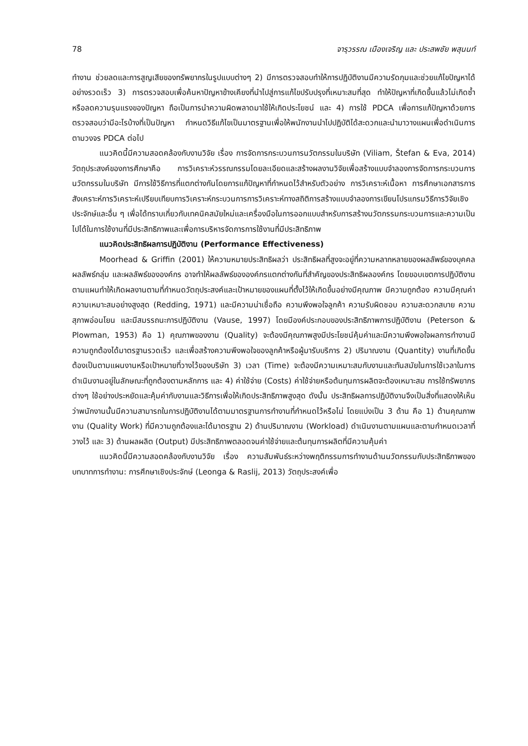78 จารุวรรณ เมืองเจริญ และ ประสพชัย พสุนนท์
ทำงาน ช่วยลดและการสูญเสียของทรัพยากรในรูปแบบต่างๆ 2) มีการตรวจสอบทำให้การปฏิบัติงานมีความรัดกุมและช่วยแก้ไขปัญหาได้อย่างรวดเร็ว 3) การตรวจสอบเพื่อค้นหาปัญหาข้างเคียงที่นำไปสู่การแก้ไขปรับปรุงที่เหมาะสมที่สุด ทำให้ปัญหาที่เกิดขึ้นแล้วไม่เกิดซ้ำหรือลดความรุนแรงของปัญหา ถือเป็นการนำความผิดพลาดมาใช้ให้เกิดประโยชน์ และ 4) การใช้ PDCA เพื่อการแก้ปัญหาด้วยการตรวจสอบว่ามีอะไรบ้างที่เป็นปัญหา กำหนดวิธีแก้ไขเป็นมาตรฐานเพื่อให้พนักงานนำไปปฏิบัติได้สะดวกและนำมาวางแผนเพื่อดำเนินการตามวงจร PDCA ต่อไป
แนวคิดนี้มีความสอดคล้องกับงานวิจัย เรื่อง การจัดการกระบวนการนวัตกรรมในบริษัท (Viliam, Štefan & Eva, 2014) วัตถุประสงค์ของการศึกษาคือ การวิเคราะห์วรรณกรรมโดยละเอียดและสร้างผลงานวิจัยเพื่อสร้างแบบจำลองการจัดการกระบวนการนวัตกรรมในบริษัท มีการใช้วิธีการที่แตกต่างกันโดยการแก้ปัญหาที่กำหนดไว้สำหรับตัวอย่าง การวิเคราะห์เนื้อหา การศึกษาเอกสารการสังเคราะห์การวิเคราะห์เปรียบเทียบการวิเคราะห์กระบวนการการวิเคราะห์ทางสถิติการสร้างแบบจำลองการเขียนโปรแกรมวิธีการวิจัยเชิงประจักษ์และอื่น ๆ เพื่อได้ทราบเกี่ยวกับเทคนิคสมัยใหม่และเครื่องมือในการออกแบบสำหรับการสร้างนวัตกรรมกระบวนการและความเป็นไปได้ในการใช้งานที่มีประสิทธิภาพและเพื่อการบริหารจัดการการใช้งานที่มีประสิทธิภาพ
แนวคิดประสิทธิผลการปฏิบัติงาน (Performance Effectiveness)
Moorhead & Griffin (2001) ให้ความหมายประสิทธิผลว่า ประสิทธิผลที่สูงจะอยู่ที่ความหลากหลายของผลลัพธ์ของบุคคล ผลลัพธ์กลุ่ม และผลลัพธ์ขององค์กร อาจทำให้ผลลัพธ์ขององค์กรแตกต่างกันที่สำคัญของประสิทธิผลองค์กร โดยขอบเขตการปฏิบัติงานตามแผนทำให้เกิดผลงานตามที่กำหนดวัตถุประสงค์และเป้าหมายของแผนที่ตั้งไว้ให้เกิดขึ้นอย่างมีคุณภาพ มีความถูกต้อง ความมีคุณค่า ความเหมาะสมอย่างสูงสุด (Redding, 1971) และมีความน่าเชื่อถือ ความพึงพอใจลูกค้า ความรับผิดชอบ ความสะดวกสบาย ความสุภาพอ่อนโยน และมีสมรรถนะการปฏิบัติงาน (Vause, 1997) โดยมีองค์ประกอบของประสิทธิภาพการปฏิบัติงาน (Peterson & Plowman, 1953) คือ 1) คุณภาพของงาน (Quality) จะต้องมีคุณภาพสูงมีประโยชน์คุ้มค่าและมีความพึงพอใจผลการทำงานมีความถูกต้องได้มาตรฐานรวดเร็ว และเพื่อสร้างความพึงพอใจของลูกค้าหรือผู้มารับบริการ 2) ปริมาณงาน (Quantity) งานที่เกิดขึ้นต้องเป็นตามแผนงานหรือเป้าหมายที่วางไว้ของบริษัท 3) เวลา (Time) จะต้องมีความเหมาะสมกับงานและทันสมัยในการใช้เวลาในการดำเนินงานอยู่ในลักษณะที่ถูกต้องตามหลักการ และ 4) ค่าใช้จ่าย (Costs) ค่าใช้จ่ายหรือต้นทุนการผลิตจะต้องเหมาะสม การใช้ทรัพยากรต่างๆ ใช้อย่างประหยัดและคุ้มค่ากับงานและวิธีการเพื่อให้เกิดประสิทธิภาพสูงสุด ดังนั้น ประสิทธิผลการปฏิบัติงานจึงเป็นสิ่งที่แสดงให้เห็นว่าพนักงานนั้นมีความสามารถในการปฏิบัติงานได้ตามมาตรฐานการทำงานที่กำหนดไว้หรือไม่ โดยแบ่งเป็น 3 ด้าน คือ 1) ด้านคุณภาพงาน (Quality Work) ที่มีความถูกต้องและได้มาตรฐาน 2) ด้านปริมาณงาน (Workload) ดำเนินงานตามแผนและตามกำหนดเวลาที่วางไว้ และ 3) ด้านผลผลิต (Output) มีประสิทธิภาพตลอดจนค่าใช้จ่ายและต้นทุนการผลิตที่มีความคุ้มค่า
แนวคิดนี้มีความสอดคล้องกับงานวิจัย เรื่อง ความสัมพันธ์ระหว่างพฤติกรรมการทำงานด้านนวัตกรรมกับประสิทธิภาพของบทบาทการทำงาน: การศึกษาเชิงประจักษ์ (Leonga & Raslij, 2013) วัตถุประสงค์เพื่อ